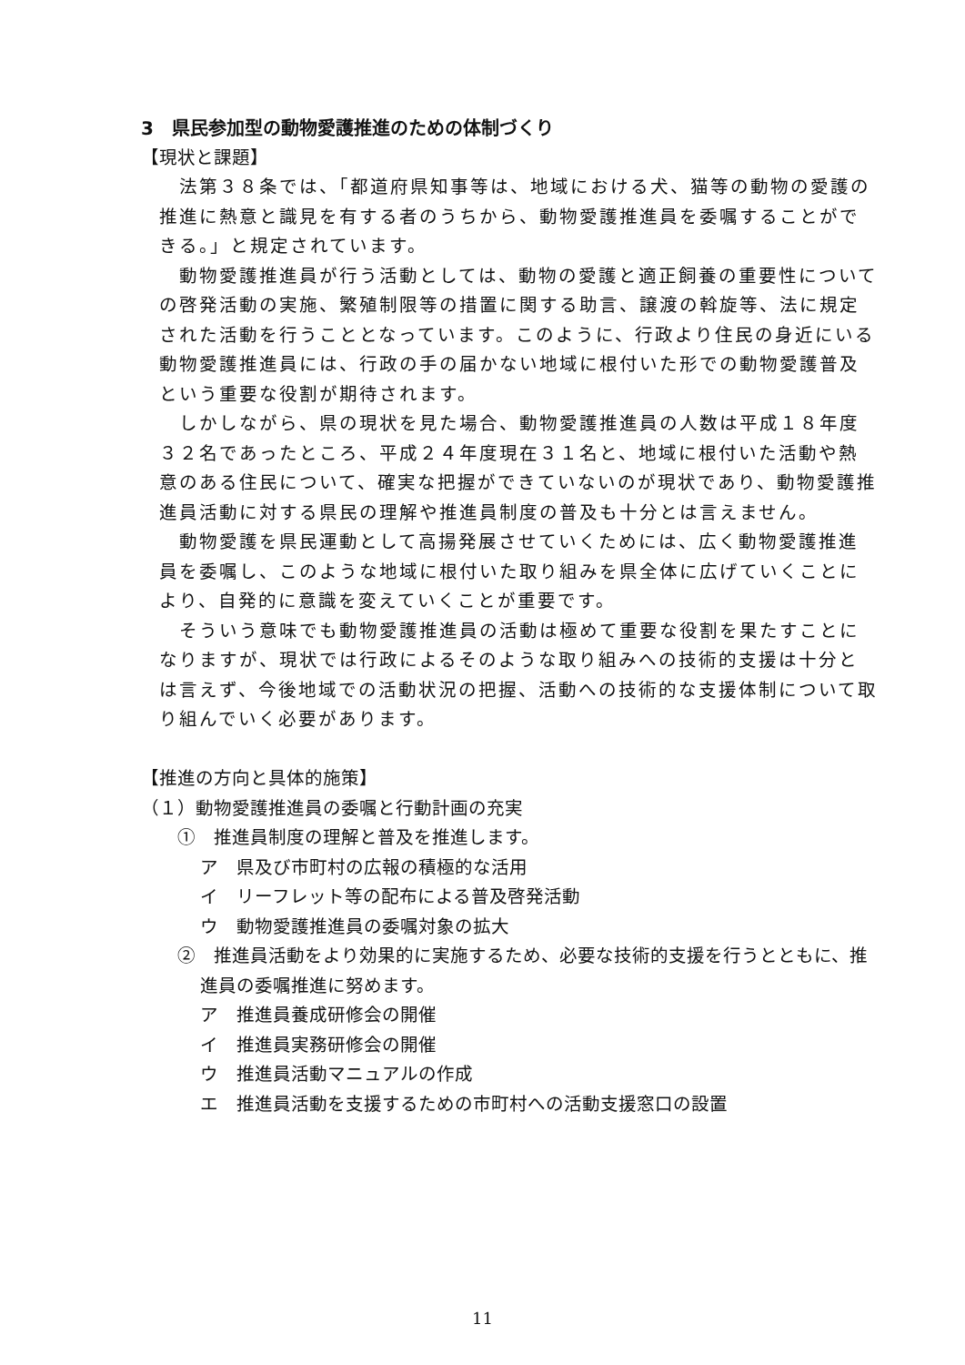3　県民参加型の動物愛護推進のための体制づくり
【現状と課題】
法第３８条では、「都道府県知事等は、地域における犬、猫等の動物の愛護の推進に熱意と識見を有する者のうちから、動物愛護推進員を委嘱することができる。」と規定されています。
動物愛護推進員が行う活動としては、動物の愛護と適正飼養の重要性についての啓発活動の実施、繁殖制限等の措置に関する助言、譲渡の斡旋等、法に規定された活動を行うこととなっています。このように、行政より住民の身近にいる動物愛護推進員には、行政の手の届かない地域に根付いた形での動物愛護普及という重要な役割が期待されます。
しかしながら、県の現状を見た場合、動物愛護推進員の人数は平成１８年度３２名であったところ、平成２４年度現在３１名と、地域に根付いた活動や熱意のある住民について、確実な把握ができていないのが現状であり、動物愛護推進員活動に対する県民の理解や推進員制度の普及も十分とは言えません。
動物愛護を県民運動として高揚発展させていくためには、広く動物愛護推進員を委嘱し、このような地域に根付いた取り組みを県全体に広げていくことにより、自発的に意識を変えていくことが重要です。
そういう意味でも動物愛護推進員の活動は極めて重要な役割を果たすことになりますが、現状では行政によるそのような取り組みへの技術的支援は十分とは言えず、今後地域での活動状況の把握、活動への技術的な支援体制について取り組んでいく必要があります。
【推進の方向と具体的施策】
（１）動物愛護推進員の委嘱と行動計画の充実
①　推進員制度の理解と普及を推進します。
ア　県及び市町村の広報の積極的な活用
イ　リーフレット等の配布による普及啓発活動
ウ　動物愛護推進員の委嘱対象の拡大
②　推進員活動をより効果的に実施するため、必要な技術的支援を行うとともに、推進員の委嘱推進に努めます。
ア　推進員養成研修会の開催
イ　推進員実務研修会の開催
ウ　推進員活動マニュアルの作成
エ　推進員活動を支援するための市町村への活動支援窓口の設置
11